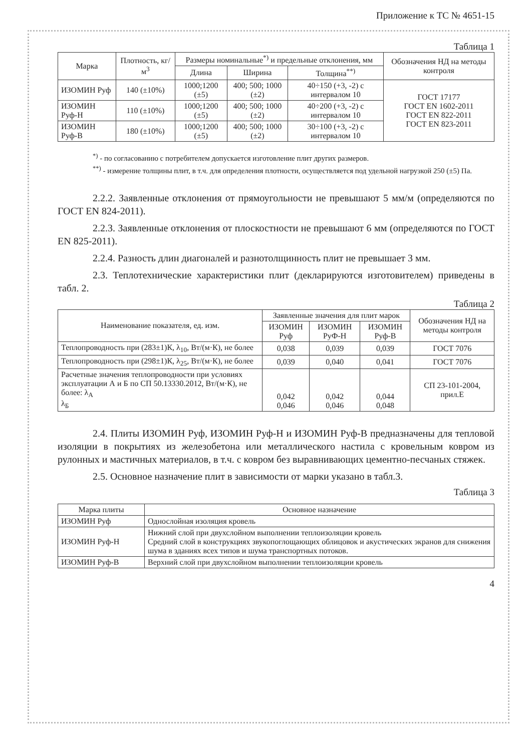Приложение к ТС № 4651-15
Таблица 1
| Марка | Плотность, кг/м<sup>3</sup> | Размеры номинальные<sup>*)</sup> и предельные отклонения, мм | | | Обозначения НД на методы контроля |
| --- | --- | --- | --- | --- | --- |
| | | Длина | Ширина | Толщина<sup>**)</sup> | |
| ИЗОМИН Руф | 140 (±10%) | 1000;1200 (±5) | 400; 500; 1000 (±2) | 40÷150 (+3, -2) с интервалом 10 | ГОСТ 17177 ГОСТ EN 1602-2011 ГОСТ EN 822-2011 ГОСТ EN 823-2011 |
| ИЗОМИН Руф-Н | 110 (±10%) | 1000;1200 (±5) | 400; 500; 1000 (±2) | 40÷200 (+3, -2) с интервалом 10 | |
| ИЗОМИН Руф-В | 180 (±10%) | 1000;1200 (±5) | 400; 500; 1000 (±2) | 30÷100 (+3, -2) с интервалом 10 | |
<sup>*)</sup> - по согласованию с потребителем допускается изготовление плит других размеров.
<sup>**)</sup> - измерение толщины плит, в т.ч. для определения плотности, осуществляется под удельной нагрузкой 250 (±5) Па.
2.2.2. Заявленные отклонения от прямоугольности не превышают 5 мм/м (определяются по ГОСТ EN 824-2011).
2.2.3. Заявленные отклонения от плоскостности не превышают 6 мм (определяются по ГОСТ EN 825-2011).
2.2.4. Разность длин диагоналей и разнотолщинность плит не превышает 3 мм.
2.3. Теплотехнические характеристики плит (декларируются изготовителем) приведены в табл. 2.
Таблица 2
| Наименование показателя, ед. изм. | Заявленные значения для плит марок | | | Обозначения НД на методы контроля |
| --- | --- | --- | --- | --- |
| | ИЗОМИН Руф | ИЗОМИН РуФ-Н | ИЗОМИН Руф-В | |
| Теплопроводность при (283±1)К, λ<sub>10</sub>, Вт/(м·К), не более | 0,038 | 0,039 | 0,039 | ГОСТ 7076 |
| Теплопроводность при (298±1)К, λ<sub>25</sub>, Вт/(м·К), не более | 0,039 | 0,040 | 0,041 | ГОСТ 7076 |
| Расчетные значения теплопроводности при условиях эксплуатации А и Б по СП 50.13330.2012, Вт/(м·К), не более: λ<sub>А</sub> λ<sub>Б</sub> | 0,042 0,046 | 0,042 0,046 | 0,044 0,048 | СП 23-101-2004, прил.Е |
2.4. Плиты ИЗОМИН Руф, ИЗОМИН Руф-Н и ИЗОМИН Руф-В предназначены для тепловой изоляции в покрытиях из железобетона или металлического настила с кровельным ковром из рулонных и мастичных материалов, в т.ч. с ковром без выравнивающих цементно-песчаных стяжек.
2.5. Основное назначение плит в зависимости от марки указано в табл.3.
Таблица 3
| Марка плиты | Основное назначение |
| --- | --- |
| ИЗОМИН Руф | Однослойная изоляция кровель |
| ИЗОМИН Руф-Н | Нижний слой при двухслойном выполнении теплоизоляции кровель Средний слой в конструкциях звукопоглощающих облицовок и акустических экранов для снижения шума в зданиях всех типов и шума транспортных потоков. |
| ИЗОМИН Руф-В | Верхний слой при двухслойном выполнении теплоизоляции кровель |
4